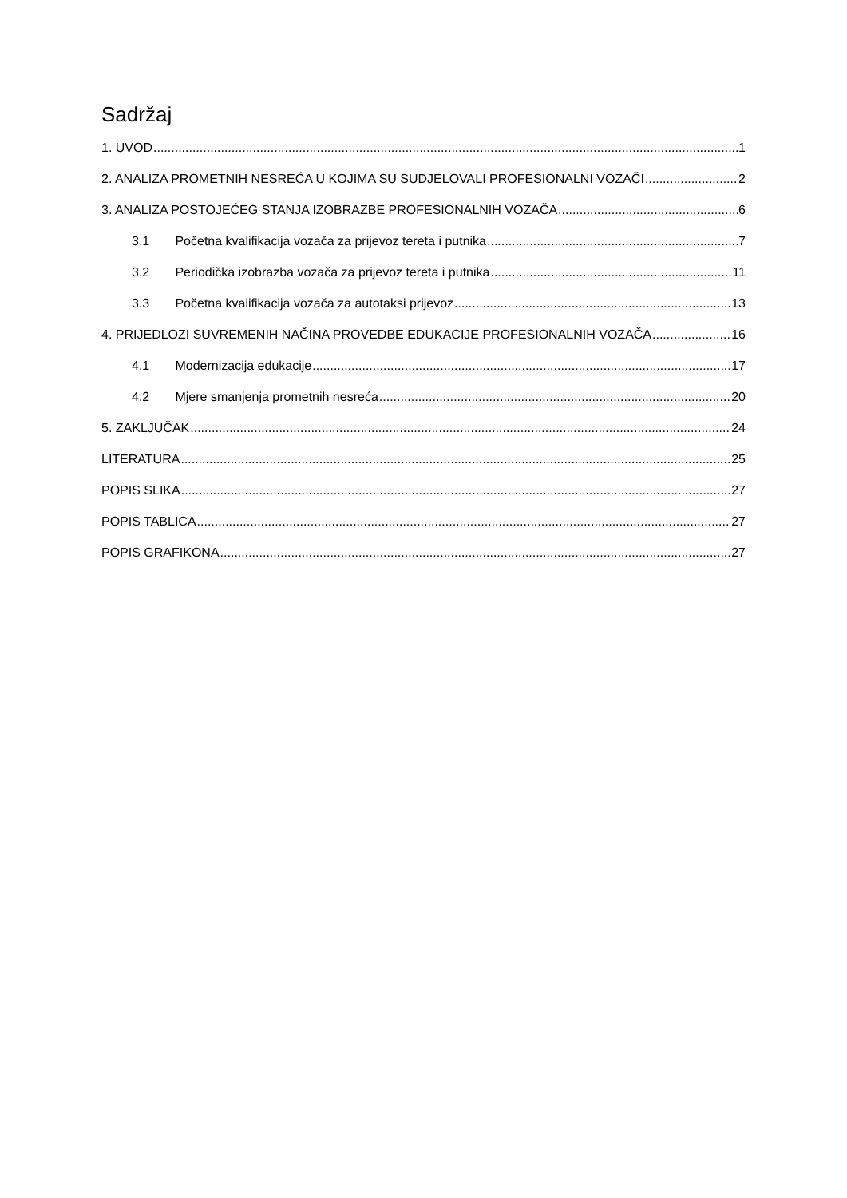Sadržaj
1. UVOD 1
2. ANALIZA PROMETNIH NESREĆA U KOJIMA SU SUDJELOVALI PROFESIONALNI VOZAČI 2
3. ANALIZA POSTOJEĆEG STANJA IZOBRAZBE PROFESIONALNIH VOZAČA 6
3.1 Početna kvalifikacija vozača za prijevoz tereta i putnika 7
3.2 Periodička izobrazba vozača za prijevoz tereta i putnika 11
3.3 Početna kvalifikacija vozača za autotaksi prijevoz 13
4. PRIJEDLOZI SUVREMENIH NAČINA PROVEDBE EDUKACIJE PROFESIONALNIH VOZAČA 16
4.1 Modernizacija edukacije 17
4.2 Mjere smanjenja prometnih nesreća 20
5. ZAKLJUČAK 24
LITERATURA 25
POPIS SLIKA 27
POPIS TABLICA 27
POPIS GRAFIKONA 27